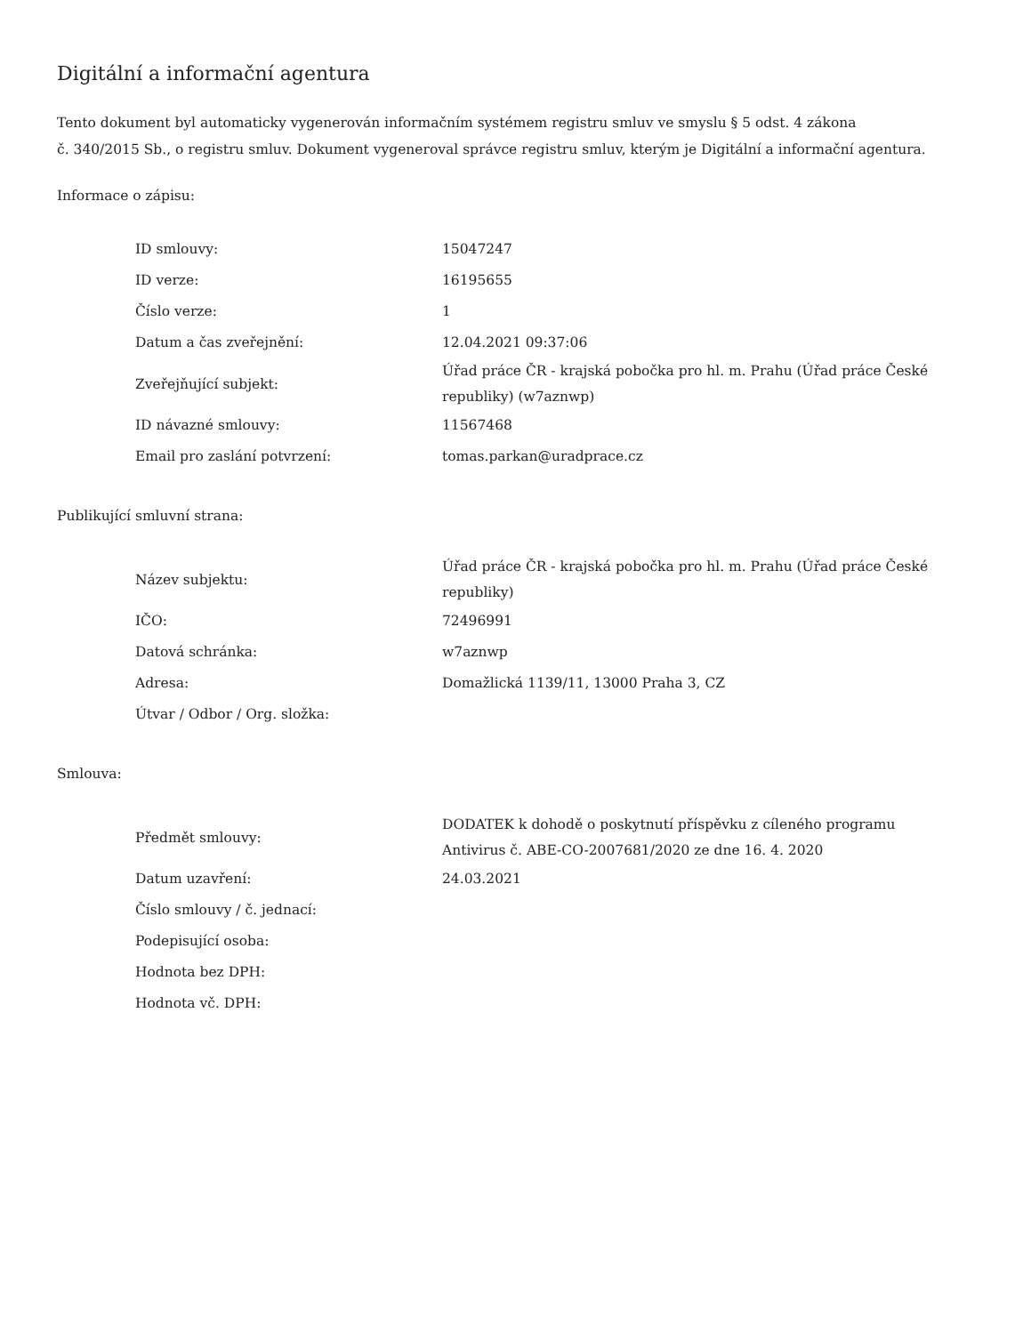Digitální a informační agentura
Tento dokument byl automaticky vygenerován informačním systémem registru smluv ve smyslu § 5 odst. 4 zákona
č. 340/2015 Sb., o registru smluv. Dokument vygeneroval správce registru smluv, kterým je Digitální a informační agentura.
Informace o zápisu:
| ID smlouvy: | 15047247 |
| ID verze: | 16195655 |
| Číslo verze: | 1 |
| Datum a čas zveřejnění: | 12.04.2021 09:37:06 |
| Zveřejňující subjekt: | Úřad práce ČR - krajská pobočka pro hl. m. Prahu (Úřad práce České republiky) (w7aznwp) |
| ID návazné smlouvy: | 11567468 |
| Email pro zaslání potvrzení: | tomas.parkan@uradprace.cz |
Publikující smluvní strana:
| Název subjektu: | Úřad práce ČR - krajská pobočka pro hl. m. Prahu (Úřad práce České republiky) |
| IČO: | 72496991 |
| Datová schránka: | w7aznwp |
| Adresa: | Domažlická 1139/11, 13000 Praha 3, CZ |
| Útvar / Odbor / Org. složka: | |
Smlouva:
| Předmět smlouvy: | DODATEK k dohodě o poskytnutí příspěvku z cíleného programu Antivirus č. ABE-CO-2007681/2020 ze dne 16. 4. 2020 |
| Datum uzavření: | 24.03.2021 |
| Číslo smlouvy / č. jednací: | |
| Podepisující osoba: | |
| Hodnota bez DPH: | |
| Hodnota vč. DPH: | |